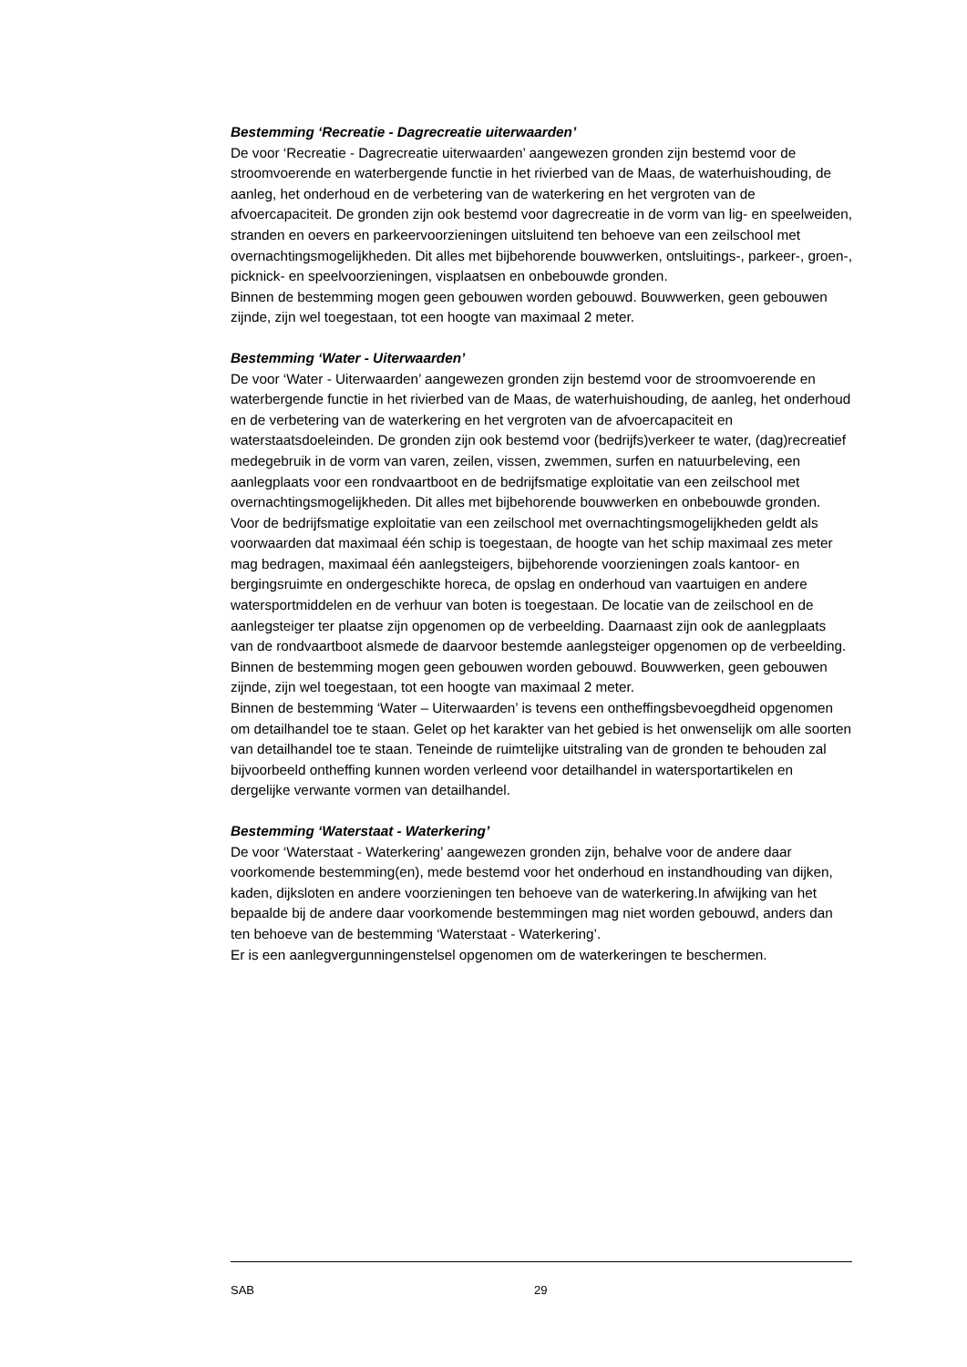Bestemming ‘Recreatie - Dagrecreatie uiterwaarden’
De voor ‘Recreatie - Dagrecreatie uiterwaarden’ aangewezen gronden zijn bestemd voor de stroomvoerende en waterbergende functie in het rivierbed van de Maas, de waterhuishouding, de aanleg, het onderhoud en de verbetering van de waterkering en het vergroten van de afvoercapaciteit. De gronden zijn ook bestemd voor dagrecreatie in de vorm van lig- en speelweiden, stranden en oevers en parkeervoorzieningen uitsluitend ten behoeve van een zeilschool met overnachtingsmogelijkheden. Dit alles met bijbehorende bouwwerken, ontsluitings-, parkeer-, groen-, picknick- en speelvoorzieningen, visplaatsen en onbebouwde gronden.
Binnen de bestemming mogen geen gebouwen worden gebouwd. Bouwwerken, geen gebouwen zijnde, zijn wel toegestaan, tot een hoogte van maximaal 2 meter.
Bestemming ‘Water - Uiterwaarden’
De voor ‘Water - Uiterwaarden’ aangewezen gronden zijn bestemd voor de stroomvoerende en waterbergende functie in het rivierbed van de Maas, de waterhuishouding, de aanleg, het onderhoud en de verbetering van de waterkering en het vergroten van de afvoercapaciteit en waterstaatsdoeleinden. De gronden zijn ook bestemd voor (bedrijfs)verkeer te water, (dag)recreatief medegebruik in de vorm van varen, zeilen, vissen, zwemmen, surfen en natuurbeleving, een aanlegplaats voor een rondvaartboot en de bedrijfsmatige exploitatie van een zeilschool met overnachtingsmogelijkheden. Dit alles met bijbehorende bouwwerken en onbebouwde gronden.
Voor de bedrijfsmatige exploitatie van een zeilschool met overnachtingsmogelijkheden geldt als voorwaarden dat maximaal één schip is toegestaan, de hoogte van het schip maximaal zes meter mag bedragen, maximaal één aanlegsteigers, bijbehorende voorzieningen zoals kantoor- en bergingsruimte en ondergeschikte horeca, de opslag en onderhoud van vaartuigen en andere watersportmiddelen en de verhuur van boten is toegestaan. De locatie van de zeilschool en de aanlegsteiger ter plaatse zijn opgenomen op de verbeelding. Daarnaast zijn ook de aanlegplaats van de rondvaartboot alsmede de daarvoor bestemde aanlegsteiger opgenomen op de verbeelding.
Binnen de bestemming mogen geen gebouwen worden gebouwd. Bouwwerken, geen gebouwen zijnde, zijn wel toegestaan, tot een hoogte van maximaal 2 meter.
Binnen de bestemming ‘Water – Uiterwaarden’ is tevens een ontheffingsbevoegdheid opgenomen om detailhandel toe te staan. Gelet op het karakter van het gebied is het onwenselijk om alle soorten van detailhandel toe te staan. Teneinde de ruimtelijke uitstraling van de gronden te behouden zal bijvoorbeeld ontheffing kunnen worden verleend voor detailhandel in watersportartikelen en dergelijke verwante vormen van detailhandel.
Bestemming ‘Waterstaat - Waterkering’
De voor ‘Waterstaat - Waterkering’ aangewezen gronden zijn, behalve voor de andere daar voorkomende bestemming(en), mede bestemd voor het onderhoud en instandhouding van dijken, kaden, dijksloten en andere voorzieningen ten behoeve van de waterkering.In afwijking van het bepaalde bij de andere daar voorkomende bestemmingen mag niet worden gebouwd, anders dan ten behoeve van de bestemming ‘Waterstaat - Waterkering’.
Er is een aanlegvergunningenstelsel opgenomen om de waterkeringen te beschermen.
SAB 29